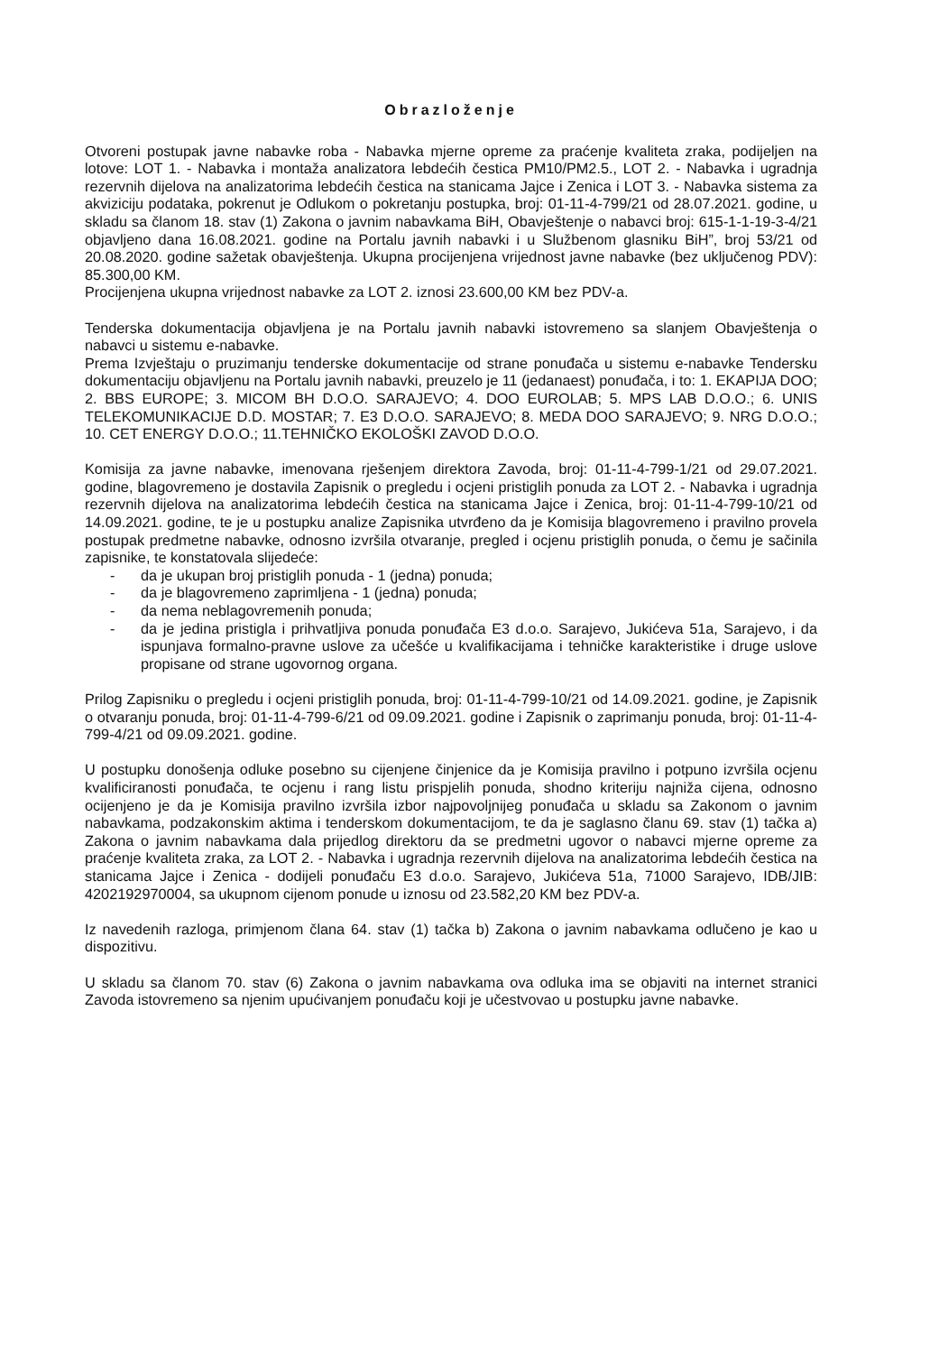Obrazloženje
Otvoreni postupak javne nabavke roba - Nabavka mjerne opreme za praćenje kvaliteta zraka, podijeljen na lotove: LOT 1. - Nabavka i montaža analizatora lebdećih čestica PM10/PM2.5., LOT 2. - Nabavka i ugradnja rezervnih dijelova na analizatorima lebdećih čestica na stanicama Jajce i Zenica i LOT 3. - Nabavka sistema za akviziciju podataka, pokrenut je Odlukom o pokretanju postupka, broj: 01-11-4-799/21 od 28.07.2021. godine, u skladu sa članom 18. stav (1) Zakona o javnim nabavkama BiH, Obavještenje o nabavci broj: 615-1-1-19-3-4/21 objavljeno dana 16.08.2021. godine na Portalu javnih nabavki i u Službenom glasniku BiH”, broj 53/21 od 20.08.2020. godine sažetak obavještenja. Ukupna procijenjena vrijednost javne nabavke (bez uključenog PDV): 85.300,00 KM.
Procijenjena ukupna vrijednost nabavke za LOT 2. iznosi 23.600,00 KM bez PDV-a.
Tenderska dokumentacija objavljena je na Portalu javnih nabavki istovremeno sa slanjem Obavještenja o nabavci u sistemu e-nabavke.
Prema Izvještaju o pruzimanju tenderske dokumentacije od strane ponuđača u sistemu e-nabavke Tendersku dokumentaciju objavljenu na Portalu javnih nabavki, preuzelo je 11 (jedanaest) ponuđača, i to: 1. EKAPIJA DOO; 2. BBS EUROPE; 3. MICOM BH D.O.O. SARAJEVO; 4. DOO EUROLAB; 5. MPS LAB D.O.O.; 6. UNIS TELEKOMUNIKACIJE D.D. MOSTAR; 7. E3 D.O.O. SARAJEVO; 8. MEDA DOO SARAJEVO; 9. NRG D.O.O.; 10. CET ENERGY D.O.O.; 11.TEHNIČKO EKOLOŠKI ZAVOD D.O.O.
Komisija za javne nabavke, imenovana rješenjem direktora Zavoda, broj: 01-11-4-799-1/21 od 29.07.2021. godine, blagovremeno je dostavila Zapisnik o pregledu i ocjeni pristiglih ponuda za LOT 2. - Nabavka i ugradnja rezervnih dijelova na analizatorima lebdećih čestica na stanicama Jajce i Zenica, broj: 01-11-4-799-10/21 od 14.09.2021. godine, te je u postupku analize Zapisnika utvrđeno da je Komisija blagovremeno i pravilno provela postupak predmetne nabavke, odnosno izvršila otvaranje, pregled i ocjenu pristiglih ponuda, o čemu je sačinila zapisnike, te konstatovala slijedeće:
- da je ukupan broj pristiglih ponuda - 1 (jedna) ponuda;
- da je blagovremeno zaprimljena - 1 (jedna) ponuda;
- da nema neblagovremenih ponuda;
- da je jedina pristigla i prihvatljiva ponuda ponuđača E3 d.o.o. Sarajevo, Jukićeva 51a, Sarajevo, i da ispunjava formalno-pravne uslove za učešće u kvalifikacijama i tehničke karakteristike i druge uslove propisane od strane ugovornog organa.
Prilog Zapisniku o pregledu i ocjeni pristiglih ponuda, broj: 01-11-4-799-10/21 od 14.09.2021. godine, je Zapisnik o otvaranju ponuda, broj: 01-11-4-799-6/21 od 09.09.2021. godine i Zapisnik o zaprimanju ponuda, broj: 01-11-4-799-4/21 od 09.09.2021. godine.
U postupku donošenja odluke posebno su cijenjene činjenice da je Komisija pravilno i potpuno izvršila ocjenu kvalificiranosti ponuđača, te ocjenu i rang listu prispjelih ponuda, shodno kriteriju najniža cijena, odnosno ocijenjeno je da je Komisija pravilno izvršila izbor najpovoljnijeg ponuđača u skladu sa Zakonom o javnim nabavkama, podzakonskim aktima i tenderskom dokumentacijom, te da je saglasno članu 69. stav (1) tačka a) Zakona o javnim nabavkama dala prijedlog direktoru da se predmetni ugovor o nabavci mjerne opreme za praćenje kvaliteta zraka, za LOT 2. - Nabavka i ugradnja rezervnih dijelova na analizatorima lebdećih čestica na stanicama Jajce i Zenica - dodijeli ponuđaču E3 d.o.o. Sarajevo, Jukićeva 51a, 71000 Sarajevo, IDB/JIB: 4202192970004, sa ukupnom cijenom ponude u iznosu od 23.582,20 KM bez PDV-a.
Iz navedenih razloga, primjenom člana 64. stav (1) tačka b) Zakona o javnim nabavkama odlučeno je kao u dispozitivu.
U skladu sa članom 70. stav (6) Zakona o javnim nabavkama ova odluka ima se objaviti na internet stranici Zavoda istovremeno sa njenim upućivanjem ponuđaču koji je učestvovao u postupku javne nabavke.